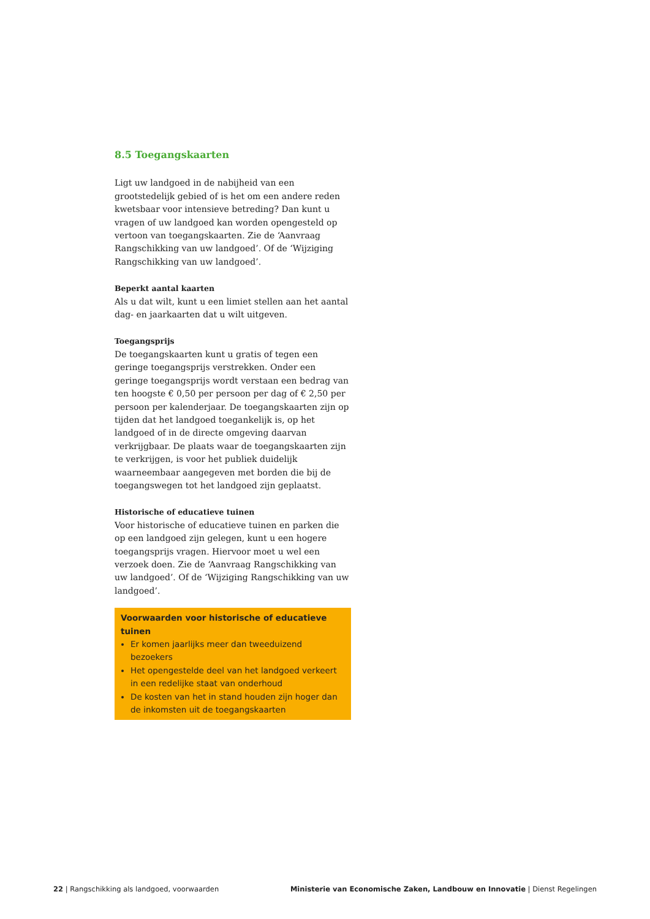8.5 Toegangskaarten
Ligt uw landgoed in de nabijheid van een grootstedelijk gebied of is het om een andere reden kwetsbaar voor intensieve betreding? Dan kunt u vragen of uw landgoed kan worden opengesteld op vertoon van toegangskaarten. Zie de ‘Aanvraag Rangschikking van uw landgoed’. Of de ‘Wijziging Rangschikking van uw landgoed’.
Beperkt aantal kaarten
Als u dat wilt, kunt u een limiet stellen aan het aantal dag- en jaarkaarten dat u wilt uitgeven.
Toegangsprijs
De toegangskaarten kunt u gratis of tegen een geringe toegangsprijs verstrekken. Onder een geringe toegangsprijs wordt verstaan een bedrag van ten hoogste € 0,50 per persoon per dag of € 2,50 per persoon per kalenderjaar. De toegangskaarten zijn op tijden dat het landgoed toegankelijk is, op het landgoed of in de directe omgeving daarvan verkrijgbaar. De plaats waar de toegangskaarten zijn te verkrijgen, is voor het publiek duidelijk waarneembaar aangegeven met borden die bij de toegangswegen tot het landgoed zijn geplaatst.
Historische of educatieve tuinen
Voor historische of educatieve tuinen en parken die op een landgoed zijn gelegen, kunt u een hogere toegangsprijs vragen. Hiervoor moet u wel een verzoek doen. Zie de ‘Aan­vraag Rangschikking van uw landgoed’. Of de ‘Wijziging Rangschikking van uw landgoed’.
Voorwaarden voor historische of educatieve tuinen
Er komen jaarlijks meer dan tweeduizend bezoekers
Het opengestelde deel van het landgoed verkeert in een redelijke staat van onderhoud
De kosten van het in stand houden zijn hoger dan de inkomsten uit de toegangskaarten
22 | Rangschikking als landgoed, voorwaarden Ministerie van Economische Zaken, Landbouw en Innovatie | Dienst Regelingen